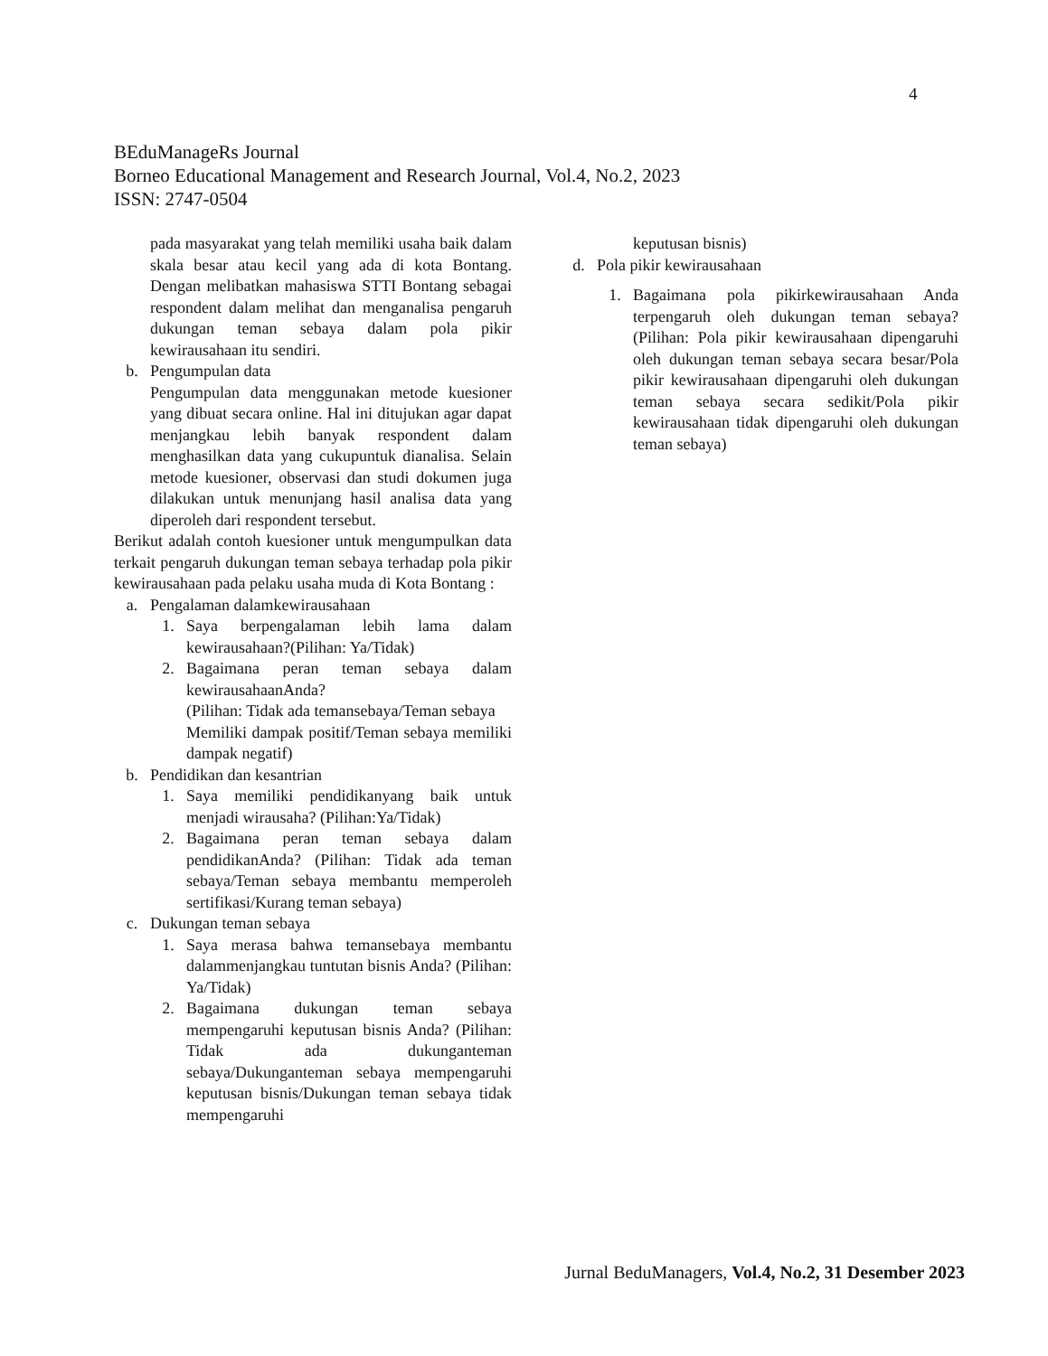4
BEduManageRs Journal
Borneo Educational Management and Research Journal, Vol.4, No.2, 2023
ISSN: 2747-0504
pada masyarakat yang telah memiliki usaha baik dalam skala besar atau kecil yang ada di kota Bontang. Dengan melibatkan mahasiswa STTI Bontang sebagai respondent dalam melihat dan menganalisa pengaruh dukungan teman sebaya dalam pola pikir kewirausahaan itu sendiri.
b. Pengumpulan data
Pengumpulan data menggunakan metode kuesioner yang dibuat secara online. Hal ini ditujukan agar dapat menjangkau lebih banyak respondent dalam menghasilkan data yang cukupuntuk dianalisa. Selain metode kuesioner, observasi dan studi dokumen juga dilakukan untuk menunjang hasil analisa data yang diperoleh dari respondent tersebut.
Berikut adalah contoh kuesioner untuk mengumpulkan data terkait pengaruh dukungan teman sebaya terhadap pola pikir kewirausahaan pada pelaku usaha muda di Kota Bontang :
a. Pengalaman dalamkewirausahaan
1. Saya berpengalaman lebih lama dalam kewirausahaan?(Pilihan: Ya/Tidak)
2. Bagaimana peran teman sebaya dalam kewirausahaanAnda?
(Pilihan: Tidak ada temansebaya/Teman sebaya
Memiliki dampak positif/Teman sebaya memiliki dampak negatif)
b. Pendidikan dan kesantrian
1. Saya memiliki pendidikanyang baik untuk menjadi wirausaha? (Pilihan:Ya/Tidak)
2. Bagaimana peran teman sebaya dalam pendidikanAnda? (Pilihan: Tidak ada teman sebaya/Teman sebaya membantu memperoleh sertifikasi/Kurang teman sebaya)
c. Dukungan teman sebaya
1. Saya merasa bahwa temansebaya membantu dalammenjangkau tuntutan bisnis Anda? (Pilihan: Ya/Tidak)
2. Bagaimana dukungan teman sebaya mempengaruhi keputusan bisnis Anda? (Pilihan: Tidak ada dukunganteman sebaya/Dukunganteman sebaya mempengaruhi keputusan bisnis/Dukungan teman sebaya tidak mempengaruhi
keputusan bisnis)
d. Pola pikir kewirausahaan
1. Bagaimana pola pikirkewirausahaan Anda terpengaruh oleh dukungan teman sebaya?(Pilihan: Pola pikir kewirausahaan dipengaruhi oleh dukungan teman sebaya secara besar/Pola pikir kewirausahaan dipengaruhi oleh dukungan teman sebaya secara sedikit/Pola pikir kewirausahaan tidak dipengaruhi oleh dukungan teman sebaya)
Jurnal BeduManagers, Vol.4, No.2, 31 Desember 2023